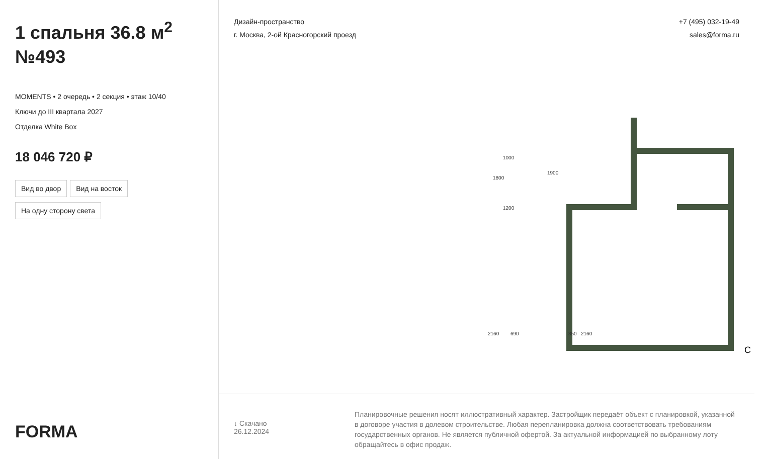1 спальня 36.8 м<sup>2</sup>
№493
MOMENTS • 2 очередь • 2 секция • этаж 10/40
Ключи до III квартала 2027
Отделка White Box
18 046 720 ₽
Вид во двор Вид на восток
На одну сторону света
FORMA
Дизайн-пространство
г. Москва, 2-ой Красногорский проезд
+7 (495) 032-19-49
sales@forma.ru
1000
1900
1800
1200
2160
2160
690
350
С
↓ Скачано
26.12.2024
Планировочные решения носят иллюстративный характер. Застройщик передаёт объект с планировкой, указанной в договоре участия в долевом строительстве. Любая перепланировка должна соответствовать требованиям государственных органов. Не является публичной офертой. За актуальной информацией по выбранному лоту обращайтесь в офис продаж.